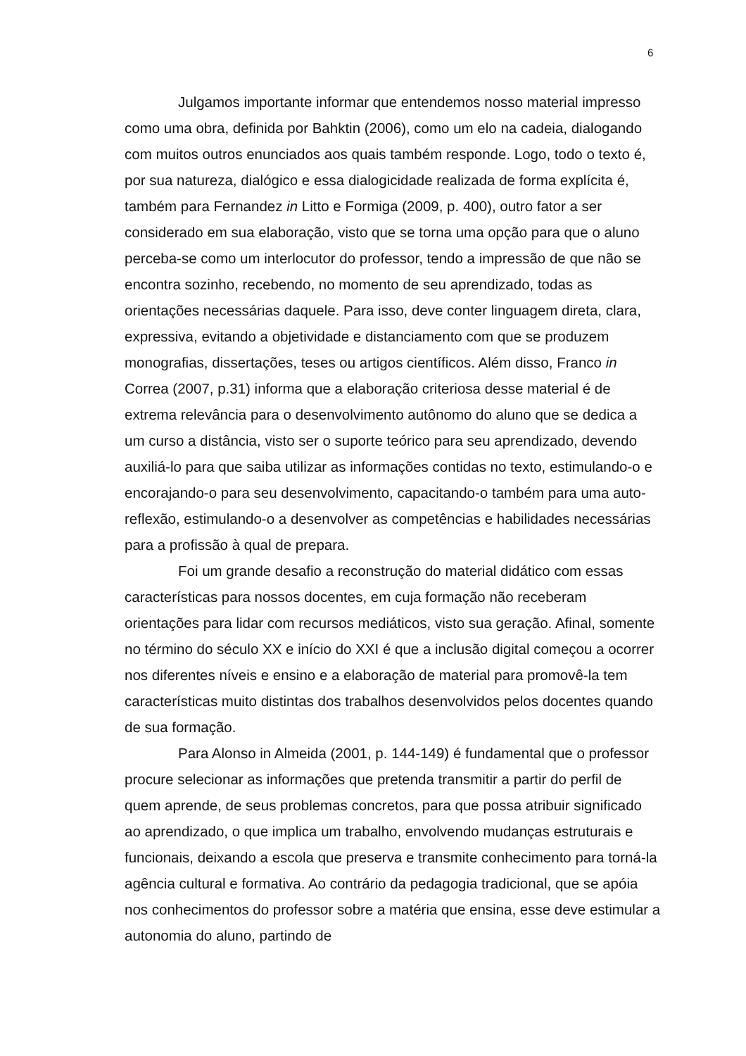6
Julgamos importante informar que entendemos nosso material impresso como uma obra, definida por Bahktin (2006), como um elo na cadeia, dialogando com muitos outros enunciados aos quais também responde. Logo, todo o texto é, por sua natureza, dialógico e essa dialogicidade realizada de forma explícita é, também para Fernandez in Litto e Formiga (2009, p. 400), outro fator a ser considerado em sua elaboração, visto que se torna uma opção para que o aluno perceba-se como um interlocutor do professor, tendo a impressão de que não se encontra sozinho, recebendo, no momento de seu aprendizado, todas as orientações necessárias daquele. Para isso, deve conter linguagem direta, clara, expressiva, evitando a objetividade e distanciamento com que se produzem monografias, dissertações, teses ou artigos científicos. Além disso, Franco in Correa (2007, p.31) informa que a elaboração criteriosa desse material é de extrema relevância para o desenvolvimento autônomo do aluno que se dedica a um curso a distância, visto ser o suporte teórico para seu aprendizado, devendo auxiliá-lo para que saiba utilizar as informações contidas no texto, estimulando-o e encorajando-o para seu desenvolvimento, capacitando-o também para uma auto-reflexão, estimulando-o a desenvolver as competências e habilidades necessárias para a profissão à qual de prepara.
Foi um grande desafio a reconstrução do material didático com essas características para nossos docentes, em cuja formação não receberam orientações para lidar com recursos mediáticos, visto sua geração. Afinal, somente no término do século XX e início do XXI é que a inclusão digital começou a ocorrer nos diferentes níveis e ensino e a elaboração de material para promovê-la tem características muito distintas dos trabalhos desenvolvidos pelos docentes quando de sua formação.
Para Alonso in Almeida (2001, p. 144-149) é fundamental que o professor procure selecionar as informações que pretenda transmitir a partir do perfil de quem aprende, de seus problemas concretos, para que possa atribuir significado ao aprendizado, o que implica um trabalho, envolvendo mudanças estruturais e funcionais, deixando a escola que preserva e transmite conhecimento para torná-la agência cultural e formativa. Ao contrário da pedagogia tradicional, que se apóia nos conhecimentos do professor sobre a matéria que ensina, esse deve estimular a autonomia do aluno, partindo de